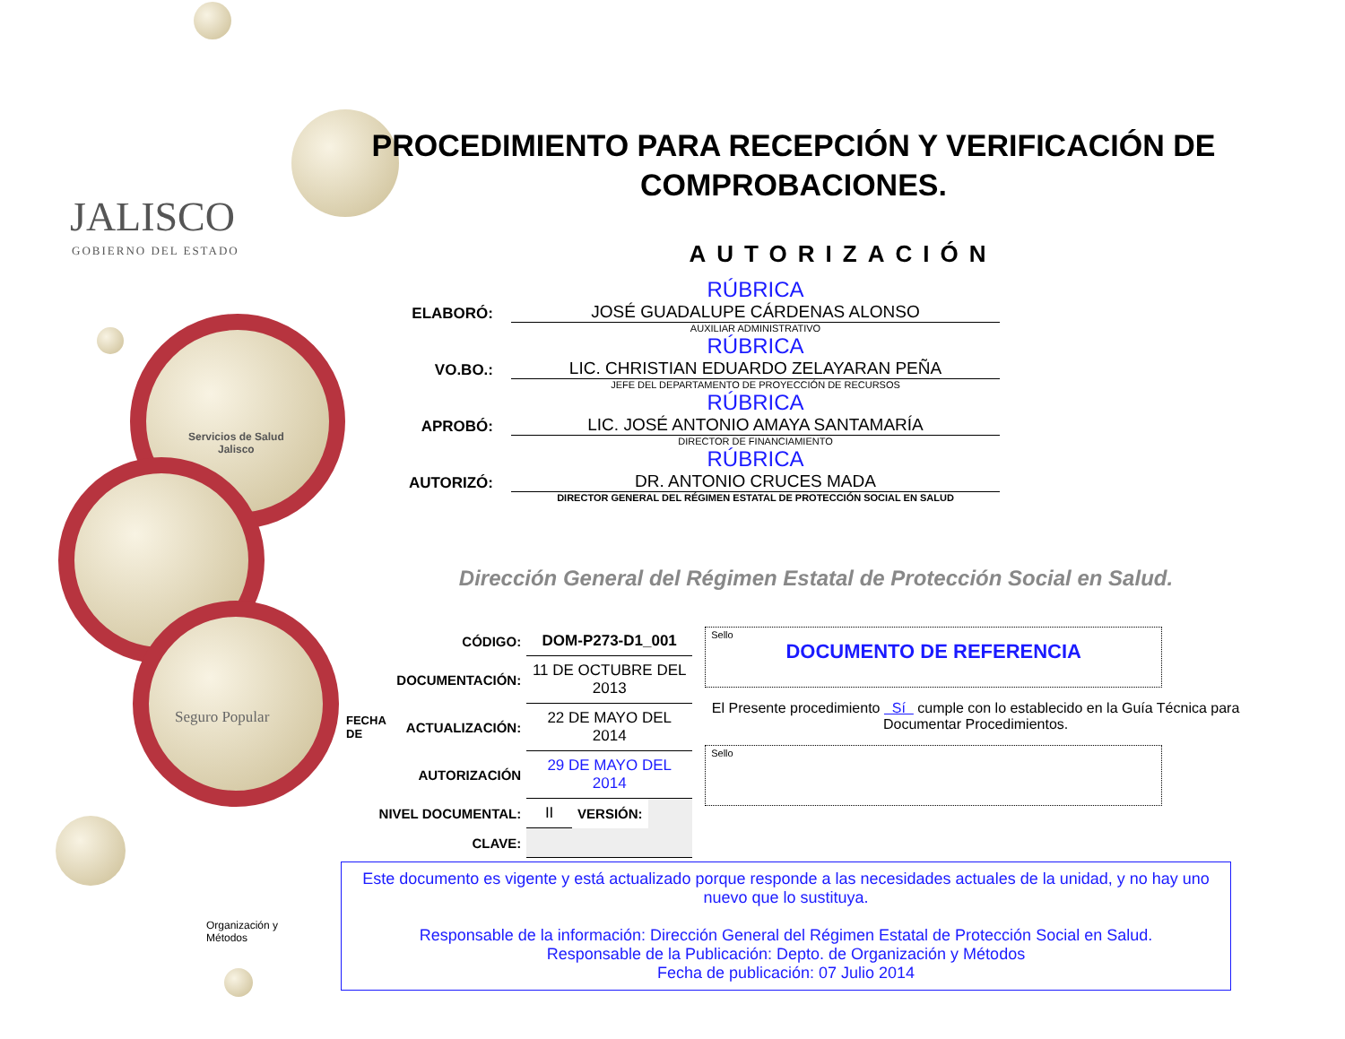JALISCO
GOBIERNO DEL ESTADO
Servicios de Salud
Jalisco
Seguro Popular
Organización y
Métodos
PROCEDIMIENTO PARA RECEPCIÓN Y VERIFICACIÓN DE
COMPROBACIONES.
AUTORIZACIÓN
ELABORÓ:
RÚBRICA
JOSÉ GUADALUPE CÁRDENAS ALONSO
AUXILIAR ADMINISTRATIVO
VO.BO.:
RÚBRICA
LIC. CHRISTIAN EDUARDO ZELAYARAN PEÑA
JEFE DEL DEPARTAMENTO DE PROYECCIÓN DE RECURSOS
APROBÓ:
RÚBRICA
LIC. JOSÉ ANTONIO AMAYA SANTAMARÍA
DIRECTOR DE FINANCIAMIENTO
AUTORIZÓ:
RÚBRICA
DR. ANTONIO CRUCES MADA
DIRECTOR GENERAL DEL RÉGIMEN ESTATAL DE PROTECCIÓN SOCIAL EN SALUD
Dirección General del Régimen Estatal de Protección Social en Salud.
| | CÓDIGO: | DOM-P273-D1_001 | | |
| FECHA DE | DOCUMENTACIÓN: | 11 DE OCTUBRE DEL 2013 | | |
| | ACTUALIZACIÓN: | 22 DE MAYO DEL 2014 | | |
| | AUTORIZACIÓN | 29 DE MAYO DEL 2014 | | |
| NIVEL DOCUMENTAL: | | II | VERSIÓN: | |
| CLAVE: | | | | |
Sello
DOCUMENTO DE REFERENCIA
El Presente procedimiento Sí cumple con lo establecido en la Guía Técnica para Documentar Procedimientos.
Sello
Este documento es vigente y está actualizado porque responde a las necesidades actuales de la unidad, y no hay uno nuevo que lo sustituya.
Responsable de la información: Dirección General del Régimen Estatal de Protección Social en Salud.
Responsable de la Publicación: Depto. de Organización y Métodos
Fecha de publicación: 07 Julio 2014